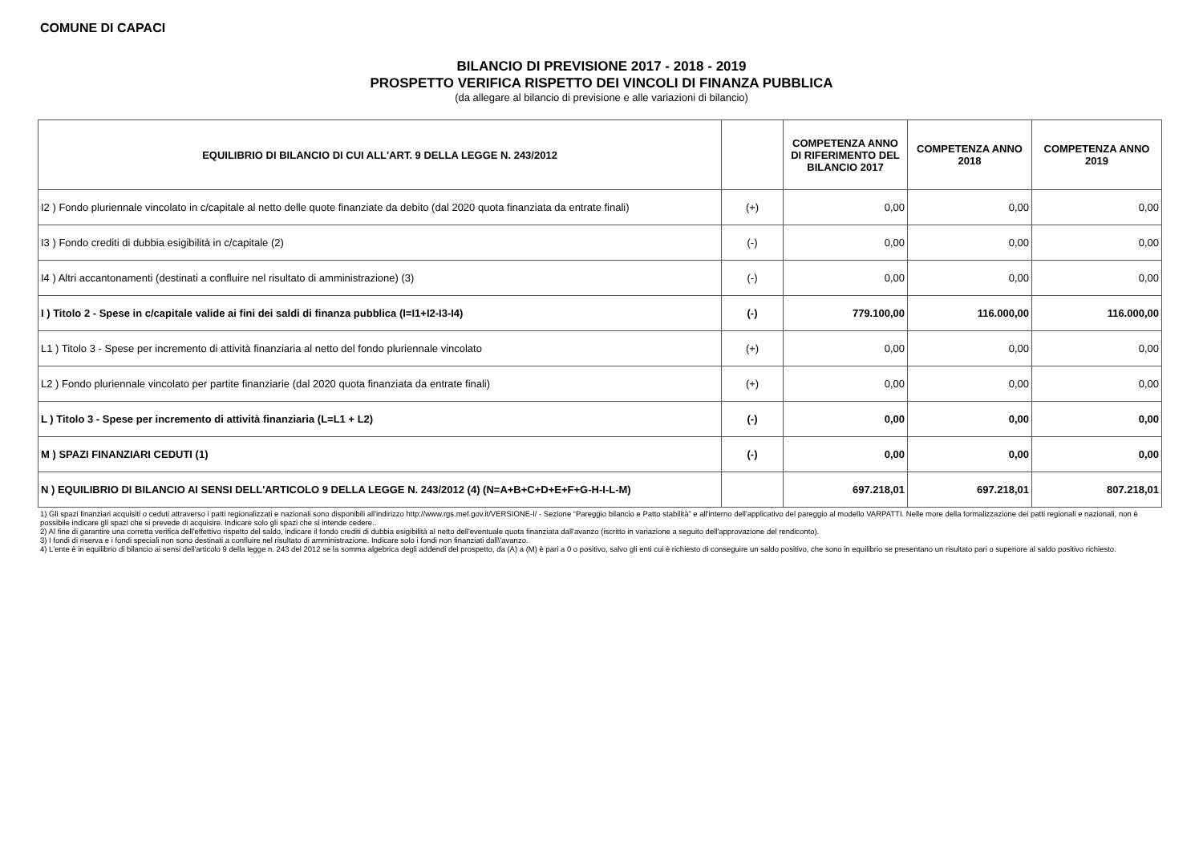COMUNE DI CAPACI
BILANCIO DI PREVISIONE 2017 - 2018 - 2019
PROSPETTO VERIFICA RISPETTO DEI VINCOLI DI FINANZA PUBBLICA
(da allegare al bilancio di previsione e alle variazioni di bilancio)
| EQUILIBRIO DI BILANCIO DI CUI ALL'ART. 9 DELLA LEGGE N. 243/2012 | | COMPETENZA ANNO DI RIFERIMENTO DEL BILANCIO 2017 | COMPETENZA ANNO 2018 | COMPETENZA ANNO 2019 |
| --- | --- | --- | --- | --- |
| I2 ) Fondo pluriennale vincolato in c/capitale al netto delle quote finanziate da debito (dal 2020 quota finanziata da entrate finali) | (+) | 0,00 | 0,00 | 0,00 |
| I3 ) Fondo crediti di dubbia esigibilità in c/capitale (2) | (-) | 0,00 | 0,00 | 0,00 |
| I4 ) Altri accantonamenti (destinati a confluire nel risultato di amministrazione) (3) | (-) | 0,00 | 0,00 | 0,00 |
| I ) Titolo 2 - Spese in c/capitale valide ai fini dei saldi di finanza pubblica (I=I1+I2-I3-I4) | (-) | 779.100,00 | 116.000,00 | 116.000,00 |
| L1 ) Titolo 3 - Spese per incremento di attività finanziaria al netto del fondo pluriennale vincolato | (+) | 0,00 | 0,00 | 0,00 |
| L2 ) Fondo pluriennale vincolato per partite finanziarie (dal 2020 quota finanziata da entrate finali) | (+) | 0,00 | 0,00 | 0,00 |
| L ) Titolo 3 - Spese per incremento di attività finanziaria (L=L1 + L2) | (-) | 0,00 | 0,00 | 0,00 |
| M ) SPAZI FINANZIARI CEDUTI (1) | (-) | 0,00 | 0,00 | 0,00 |
| N ) EQUILIBRIO DI BILANCIO AI SENSI DELL'ARTICOLO 9 DELLA LEGGE N. 243/2012 (4) (N=A+B+C+D+E+F+G-H-I-L-M) | | 697.218,01 | 697.218,01 | 807.218,01 |
1) Gli spazi finanziari acquisiti o ceduti attraverso i patti regionalizzati e nazionali sono disponibili all'indirizzo http://www.rgs.mef.gov.it/VERSIONE-I/ - Sezione “Pareggio bilancio e Patto stabilità” e all'interno dell'applicativo del pareggio al modello VARPATTI. Nelle more della formalizzazione dei patti regionali e nazionali, non è possibile indicare gli spazi che si prevede di acquisire. Indicare solo gli spazi che si intende cedere..
2) Al fine di garantire una corretta verifica dell'effettivo rispetto del saldo, indicare il fondo crediti di dubbia esigibilità al netto dell'eventuale quota finanziata dall'avanzo (iscritto in variazione a seguito dell'approvazione del rendiconto).
3) I fondi di riserva e i fondi speciali non sono destinati a confluire nel risultato di amministrazione. Indicare solo i fondi non finanziati dall\'avanzo.
4) L'ente è in equilibrio di bilancio ai sensi dell'articolo 9 della legge n. 243 del 2012 se la somma algebrica degli addendi del prospetto, da (A) a (M) è pari a 0 o positivo, salvo gli enti cui è richiesto di conseguire un saldo positivo, che sono in equilibrio se presentano un risultato pari o superiore al saldo positivo richiesto.